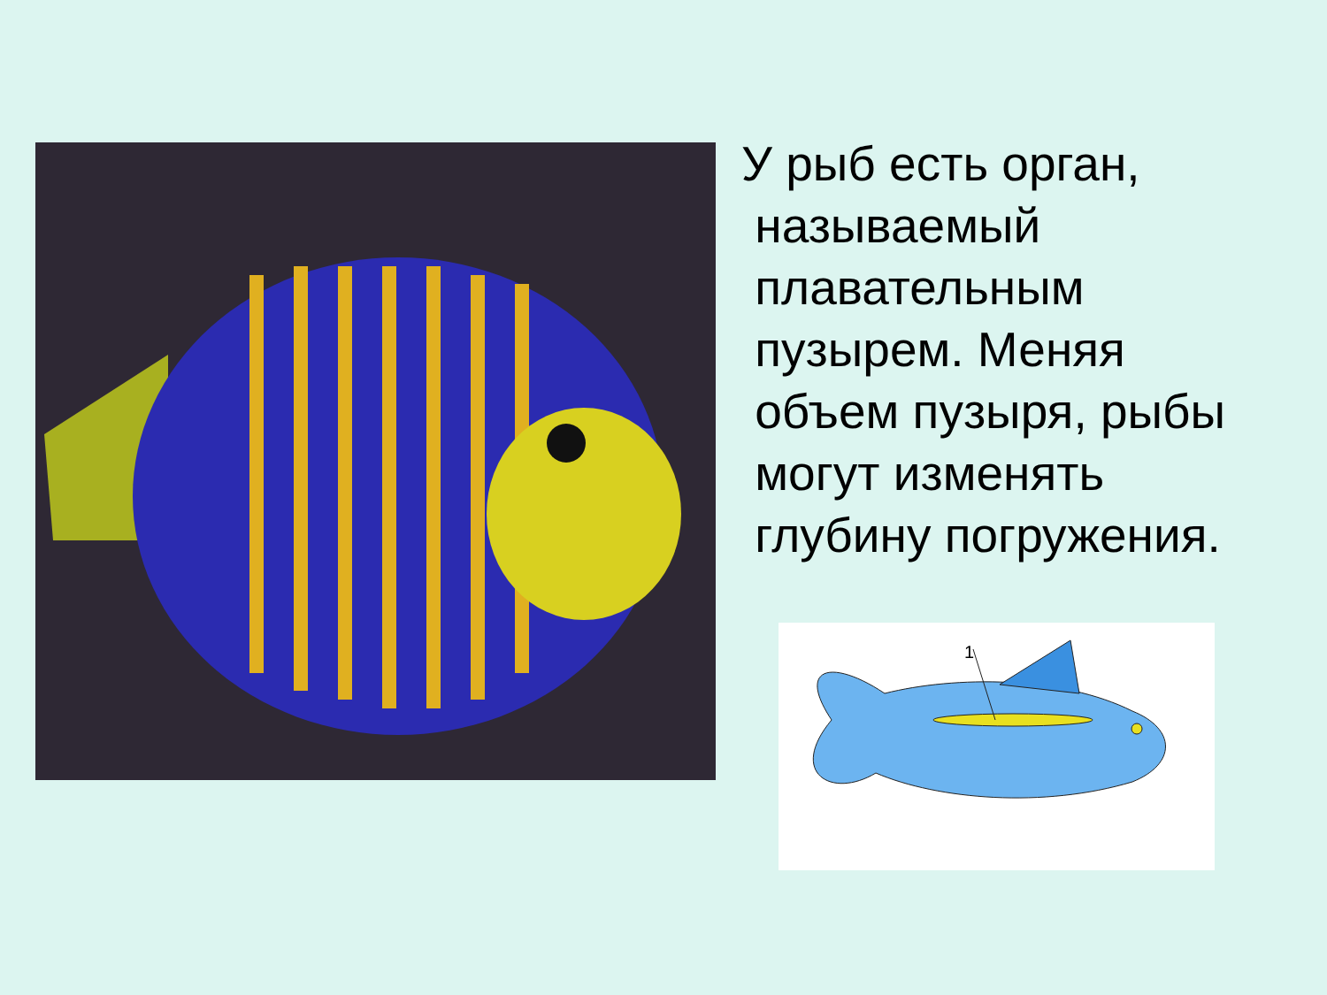У рыб есть орган,
называемый
плавательным
пузырем. Меняя
объем пузыря, рыбы
могут изменять
глубину погружения.
1